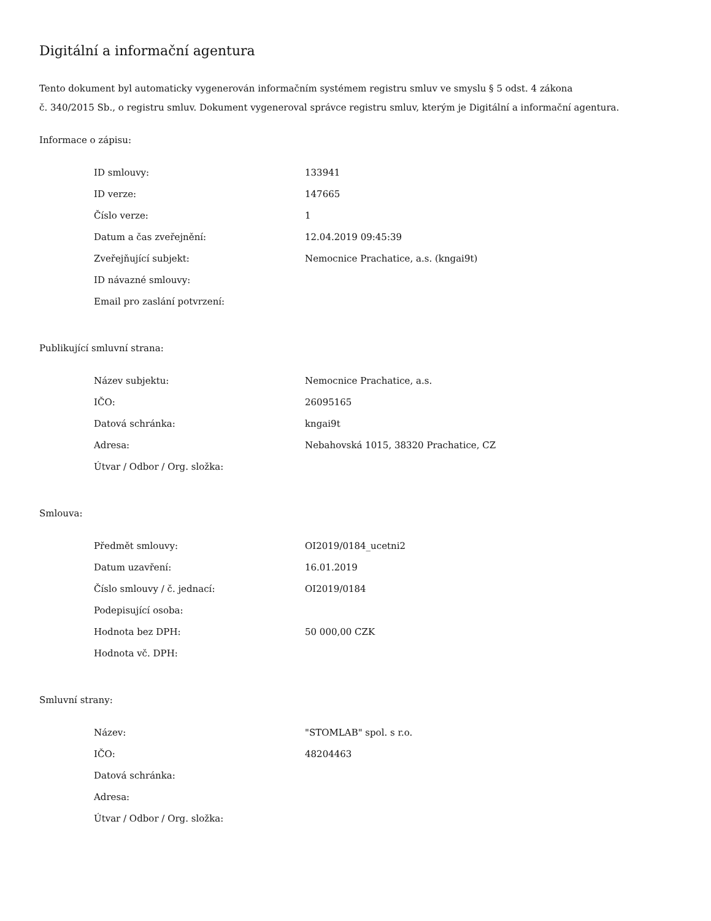Digitální a informační agentura
Tento dokument byl automaticky vygenerován informačním systémem registru smluv ve smyslu § 5 odst. 4 zákona
č. 340/2015 Sb., o registru smluv. Dokument vygeneroval správce registru smluv, kterým je Digitální a informační agentura.
Informace o zápisu:
| ID smlouvy: | 133941 |
| ID verze: | 147665 |
| Číslo verze: | 1 |
| Datum a čas zveřejnění: | 12.04.2019 09:45:39 |
| Zveřejňující subjekt: | Nemocnice Prachatice, a.s. (kngai9t) |
| ID návazné smlouvy: | |
| Email pro zaslání potvrzení: | |
Publikující smluvní strana:
| Název subjektu: | Nemocnice Prachatice, a.s. |
| IČO: | 26095165 |
| Datová schránka: | kngai9t |
| Adresa: | Nebahovská 1015, 38320 Prachatice, CZ |
| Útvar / Odbor / Org. složka: | |
Smlouva:
| Předmět smlouvy: | OI2019/0184_ucetni2 |
| Datum uzavření: | 16.01.2019 |
| Číslo smlouvy / č. jednací: | OI2019/0184 |
| Podepisující osoba: | |
| Hodnota bez DPH: | 50 000,00 CZK |
| Hodnota vč. DPH: | |
Smluvní strany:
| Název: | "STOMLAB" spol. s r.o. |
| IČO: | 48204463 |
| Datová schránka: | |
| Adresa: | |
| Útvar / Odbor / Org. složka: | |